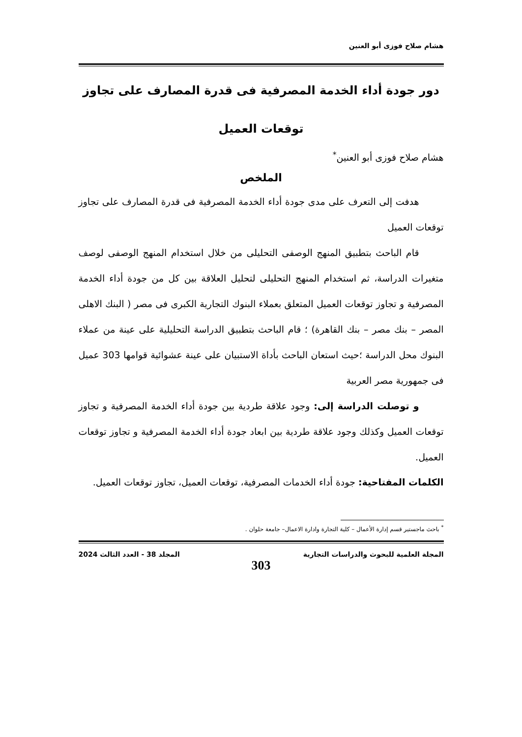هشام صلاح فوزى أبو العنين
دور جودة أداء الخدمة المصرفية فى قدرة المصارف على تجاوز
توقعات العميل
هشام صلاح فوزى أبو العنين<sup>*</sup>
الملخص
هدفت إلى التعرف على مدى جودة أداء الخدمة المصرفية فى قدرة المصارف على تجاوز توقعات العميل
قام الباحث بتطبيق المنهج الوصفى التحليلى من خلال استخدام المنهج الوصفى لوصف متغيرات الدراسة، ثم استخدام المنهج التحليلى لتحليل العلاقة بين كل من جودة أداء الخدمة المصرفية و تجاوز توقعات العميل المتعلق بعملاء البنوك التجارية الكبرى فى مصر ( البنك الاهلى المصر – بنك مصر – بنك القاهرة) ؛ قام الباحث بتطبيق الدراسة التحليلية على عينة من عملاء البنوك محل الدراسة ؛حيث استعان الباحث بأداة الاستبيان على عينة عشوائية قوامها 303 عميل فى جمهورية مصر العربية
و توصلت الدراسة إلى: وجود علاقة طردية بين جودة أداء الخدمة المصرفية و تجاوز توقعات العميل وكذلك وجود علاقة طردية بين ابعاد جودة أداء الخدمة المصرفية و تجاوز توقعات العميل.
الكلمات المفتاحية: جودة أداء الخدمات المصرفية، توقعات العميل، تجاوز توقعات العميل.
<sup>*</sup> باحث ماجستير قسم إدارة الأعمال – كلية التجارة وادارة الاعمال– جامعة حلوان .
المجلة العلمية للبحوث والدراسات التجارية المجلد 38 - العدد الثالث 2024
303